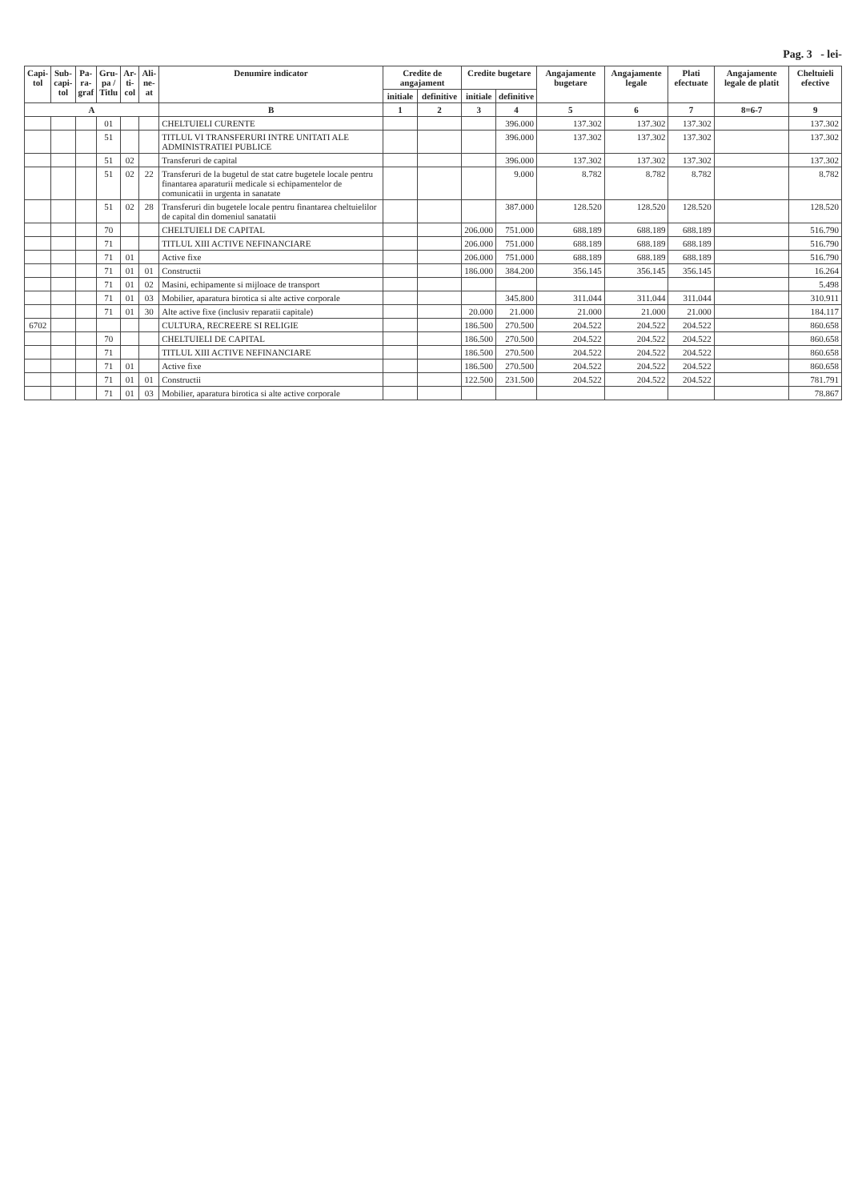Pag. 3 - lei-
| Capi- tol | Sub- capi- tol | Pa- ra- graf | Gru- pa / Titlu | Ar- ti- col | Ali- ne- at | Denumire indicator | Credite de angajament | | Credite bugetare | | Angajamente bugetare | Angajamente legale | Plati efectuate | Angajamente legale de platit | Cheltuieli efective |
| --- | --- | --- | --- | --- | --- | --- | --- | --- | --- | --- | --- | --- | --- | --- | --- |
| | | | | | | | initiale | definitive | initiale | definitive | | | | | |
| A | | | | | | B | 1 | 2 | 3 | 4 | 5 | 6 | 7 | 8=6-7 | 9 |
| | | | 01 | | | CHELTUIELI CURENTE | | | | 396.000 | 137.302 | 137.302 | 137.302 | | 137.302 |
| | | | 51 | | | TITLUL VI TRANSFERURI INTRE UNITATI ALE ADMINISTRATIEI PUBLICE | | | | 396.000 | 137.302 | 137.302 | 137.302 | | 137.302 |
| | | | 51 | 02 | | Transferuri de capital | | | | 396.000 | 137.302 | 137.302 | 137.302 | | 137.302 |
| | | | 51 | 02 | 22 | Transferuri de la bugetul de stat catre bugetele locale pentru finantarea aparaturii medicale si echipamentelor de comunicatii in urgenta in sanatate | | | | 9.000 | 8.782 | 8.782 | 8.782 | | 8.782 |
| | | | 51 | 02 | 28 | Transferuri din bugetele locale pentru finantarea cheltuielilor de capital din domeniul sanatatii | | | | 387.000 | 128.520 | 128.520 | 128.520 | | 128.520 |
| | | | 70 | | | CHELTUIELI DE CAPITAL | | | 206.000 | 751.000 | 688.189 | 688.189 | 688.189 | | 516.790 |
| | | | 71 | | | TITLUL XIII ACTIVE NEFINANCIARE | | | 206.000 | 751.000 | 688.189 | 688.189 | 688.189 | | 516.790 |
| | | | 71 | 01 | | Active fixe | | | 206.000 | 751.000 | 688.189 | 688.189 | 688.189 | | 516.790 |
| | | | 71 | 01 | 01 | Constructii | | | 186.000 | 384.200 | 356.145 | 356.145 | 356.145 | | 16.264 |
| | | | 71 | 01 | 02 | Masini, echipamente si mijloace de transport | | | | | | | | | 5.498 |
| | | | 71 | 01 | 03 | Mobilier, aparatura birotica si alte active corporale | | | | 345.800 | 311.044 | 311.044 | 311.044 | | 310.911 |
| | | | 71 | 01 | 30 | Alte active fixe (inclusiv reparatii capitale) | | | 20.000 | 21.000 | 21.000 | 21.000 | 21.000 | | 184.117 |
| 6702 | | | | | | CULTURA, RECREERE SI RELIGIE | | | 186.500 | 270.500 | 204.522 | 204.522 | 204.522 | | 860.658 |
| | | | 70 | | | CHELTUIELI DE CAPITAL | | | 186.500 | 270.500 | 204.522 | 204.522 | 204.522 | | 860.658 |
| | | | 71 | | | TITLUL XIII ACTIVE NEFINANCIARE | | | 186.500 | 270.500 | 204.522 | 204.522 | 204.522 | | 860.658 |
| | | | 71 | 01 | | Active fixe | | | 186.500 | 270.500 | 204.522 | 204.522 | 204.522 | | 860.658 |
| | | | 71 | 01 | 01 | Constructii | | | 122.500 | 231.500 | 204.522 | 204.522 | 204.522 | | 781.791 |
| | | | 71 | 01 | 03 | Mobilier, aparatura birotica si alte active corporale | | | | | | | | | 78.867 |